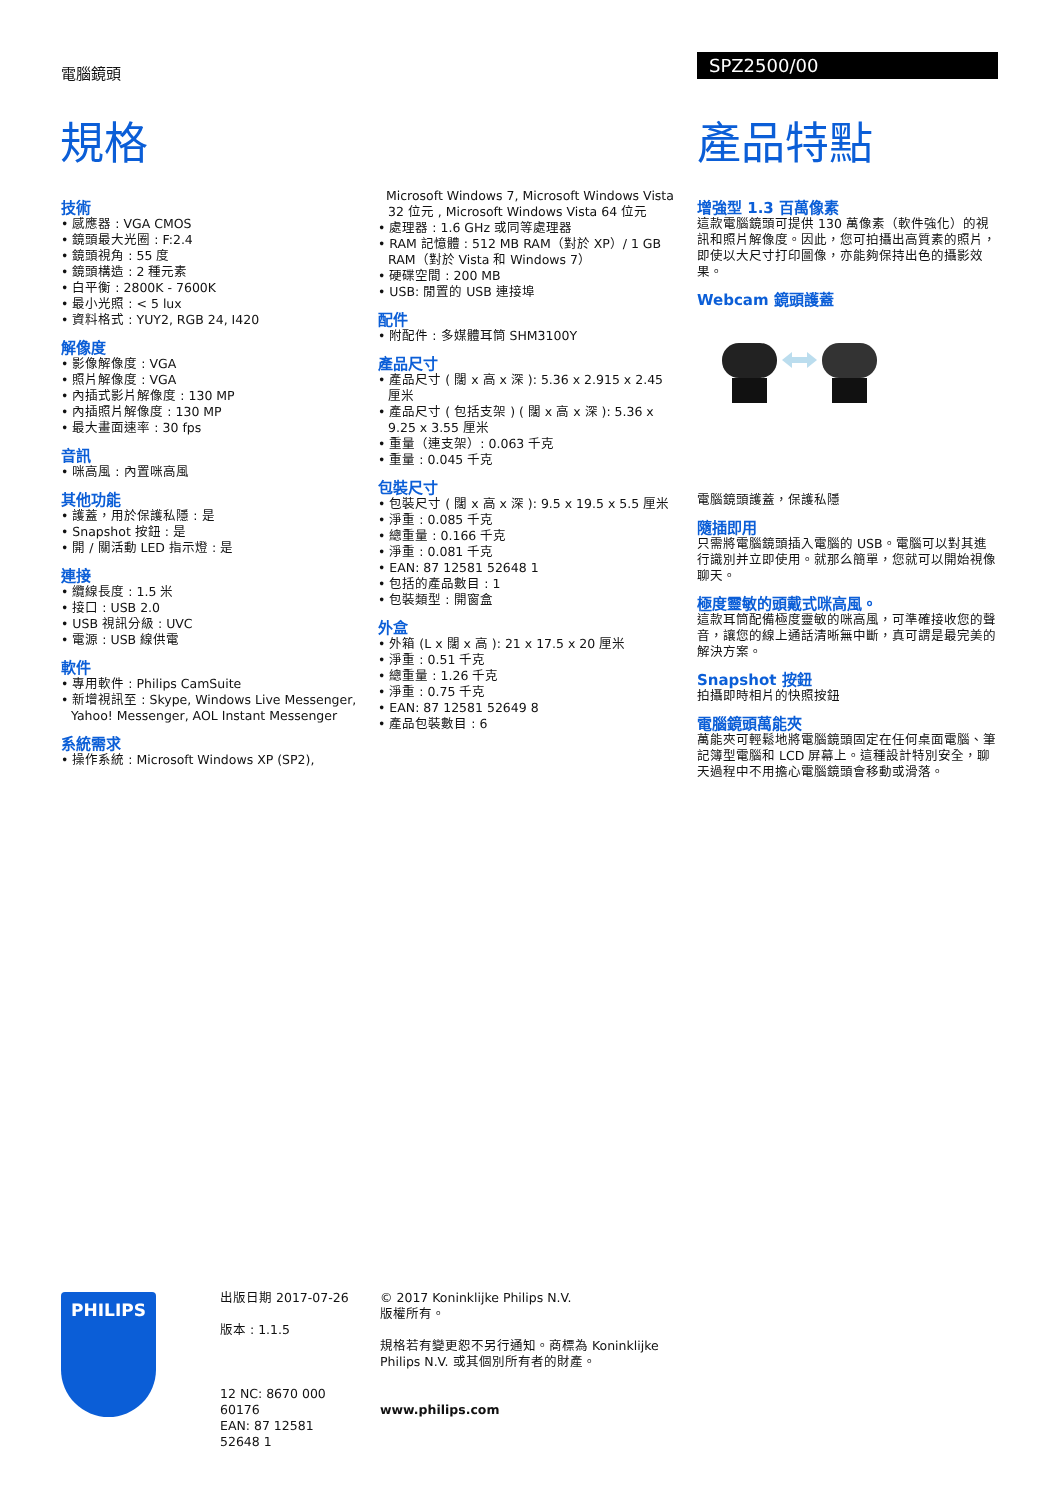電腦鏡頭 SPZ2500/00
規格 產品特點
技術
• 感應器 : VGA CMOS
• 鏡頭最大光圈 : F:2.4
• 鏡頭視角 : 55 度
• 鏡頭構造 : 2 種元素
• 白平衡 : 2800K - 7600K
• 最小光照 : < 5 lux
• 資料格式 : YUY2, RGB 24, I420
解像度
• 影像解像度 : VGA
• 照片解像度 : VGA
• 內插式影片解像度 : 130 MP
• 內插照片解像度 : 130 MP
• 最大畫面速率 : 30 fps
音訊
• 咪高風 : 內置咪高風
其他功能
• 護蓋，用於保護私隱 : 是
• Snapshot 按鈕 : 是
• 開 / 關活動 LED 指示燈 : 是
連接
• 纜線長度 : 1.5 米
• 接口 : USB 2.0
• USB 視訊分級 : UVC
• 電源 : USB 線供電
軟件
• 專用軟件 : Philips CamSuite
• 新增視訊至 : Skype, Windows Live Messenger, Yahoo! Messenger, AOL Instant Messenger
系統需求
• 操作系統 : Microsoft Windows XP (SP2),
Microsoft Windows 7, Microsoft Windows Vista 32 位元 , Microsoft Windows Vista 64 位元
• 處理器 : 1.6 GHz 或同等處理器
• RAM 記憶體 : 512 MB RAM（對於 XP）/ 1 GB RAM（對於 Vista 和 Windows 7）
• 硬碟空間 : 200 MB
• USB: 閒置的 USB 連接埠
配件
• 附配件 : 多媒體耳筒 SHM3100Y
產品尺寸
• 產品尺寸 ( 闊 x 高 x 深 ): 5.36 x 2.915 x 2.45 厘米
• 產品尺寸 ( 包括支架 ) ( 闊 x 高 x 深 ): 5.36 x 9.25 x 3.55 厘米
• 重量（連支架）: 0.063 千克
• 重量 : 0.045 千克
包裝尺寸
• 包裝尺寸 ( 闊 x 高 x 深 ): 9.5 x 19.5 x 5.5 厘米
• 淨重 : 0.085 千克
• 總重量 : 0.166 千克
• 淨重 : 0.081 千克
• EAN: 87 12581 52648 1
• 包括的產品數目 : 1
• 包裝類型 : 開窗盒
外盒
• 外箱 (L x 闊 x 高 ): 21 x 17.5 x 20 厘米
• 淨重 : 0.51 千克
• 總重量 : 1.26 千克
• 淨重 : 0.75 千克
• EAN: 87 12581 52649 8
• 產品包裝數目 : 6
增強型 1.3 百萬像素
這款電腦鏡頭可提供 130 萬像素（軟件強化）的視訊和照片解像度。因此，您可拍攝出高質素的照片，即使以大尺寸打印圖像，亦能夠保持出色的攝影效果。
Webcam 鏡頭護蓋
電腦鏡頭護蓋，保護私隱
隨插即用
只需將電腦鏡頭插入電腦的 USB。電腦可以對其進行識別并立即使用。就那么簡單，您就可以開始視像聊天。
極度靈敏的頭戴式咪高風。
這款耳筒配備極度靈敏的咪高風，可準確接收您的聲音，讓您的線上通話清晰無中斷，真可謂是最完美的解決方案。
Snapshot 按鈕
拍攝即時相片的快照按鈕
電腦鏡頭萬能夾
萬能夾可輕鬆地將電腦鏡頭固定在任何桌面電腦、筆記簿型電腦和 LCD 屏幕上。這種設計特別安全，聊天過程中不用擔心電腦鏡頭會移動或滑落。
PHILIPS
出版日期 2017-07-26
版本 : 1.1.5
12 NC: 8670 000 60176
EAN: 87 12581 52648 1
© 2017 Koninklijke Philips N.V.
版權所有。
規格若有變更恕不另行通知。商標為 Koninklijke Philips N.V. 或其個別所有者的財產。
www.philips.com